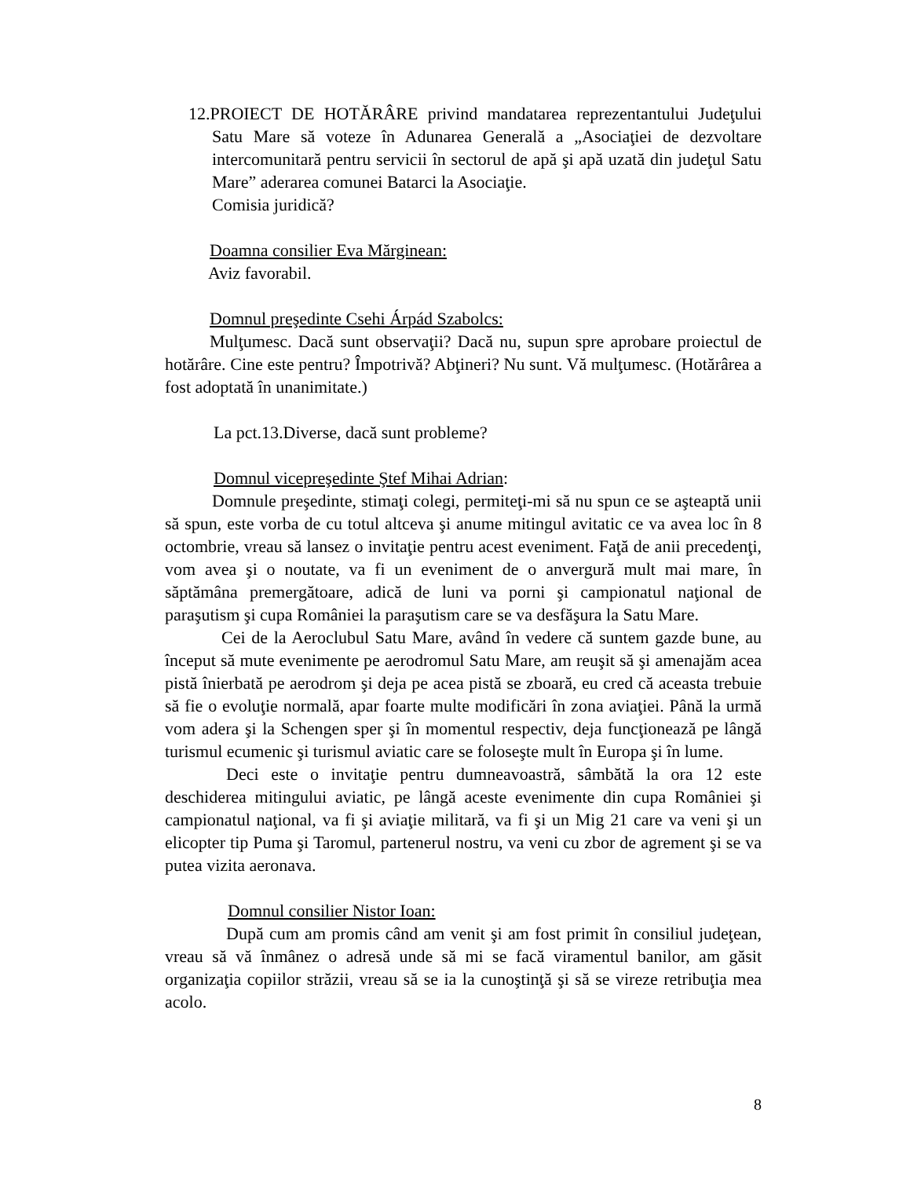12.PROIECT DE HOTĂRÂRE privind mandatarea reprezentantului Judeţului Satu Mare să voteze în Adunarea Generală a „Asociaţiei de dezvoltare intercomunitară pentru servicii în sectorul de apă şi apă uzată din judeţul Satu Mare” aderarea comunei Batarci la Asociaţie.
Comisia juridică?
Doamna consilier Eva Mărginean:
Aviz favorabil.
Domnul preşedinte Csehi Árpád Szabolcs:
Mulţumesc. Dacă sunt observaţii? Dacă nu, supun spre aprobare proiectul de hotărâre. Cine este pentru? Împotrivă? Abţineri? Nu sunt. Vă mulţumesc. (Hotărârea a fost adoptată în unanimitate.)
La pct.13.Diverse, dacă sunt probleme?
Domnul vicepreşedinte Ştef Mihai Adrian:
Domnule preşedinte, stimaţi colegi, permiteţi-mi să nu spun ce se aşteaptă unii să spun, este vorba de cu totul altceva şi anume mitingul avitatic ce va avea loc în 8 octombrie, vreau să lansez o invitaţie pentru acest eveniment. Faţă de anii precedenţi, vom avea şi o noutate, va fi un eveniment de o anvergură mult mai mare, în săptămâna premergătoare, adică de luni va porni şi campionatul naţional de paraşutism şi cupa României la paraşutism care se va desfăşura la Satu Mare.
Cei de la Aeroclubul Satu Mare, având în vedere că suntem gazde bune, au început să mute evenimente pe aerodromul Satu Mare, am reuşit să şi amenajăm acea pistă înierbată pe aerodrom şi deja pe acea pistă se zboară, eu cred că aceasta trebuie să fie o evoluţie normală, apar foarte multe modificări în zona aviaţiei. Până la urmă vom adera şi la Schengen sper şi în momentul respectiv, deja funcţionează pe lângă turismul ecumenic şi turismul aviatic care se foloseşte mult în Europa şi în lume.
Deci este o invitaţie pentru dumneavoastră, sâmbătă la ora 12 este deschiderea mitingului aviatic, pe lângă aceste evenimente din cupa României şi campionatul naţional, va fi şi aviaţie militară, va fi şi un Mig 21 care va veni şi un elicopter tip Puma şi Taromul, partenerul nostru, va veni cu zbor de agrement şi se va putea vizita aeronava.
Domnul consilier Nistor Ioan:
După cum am promis când am venit şi am fost primit în consiliul judeţean, vreau să vă înmânez o adresă unde să mi se facă viramentul banilor, am găsit organizaţia copiilor străzii, vreau să se ia la cunoştinţă şi să se vireze retribuţia mea acolo.
8